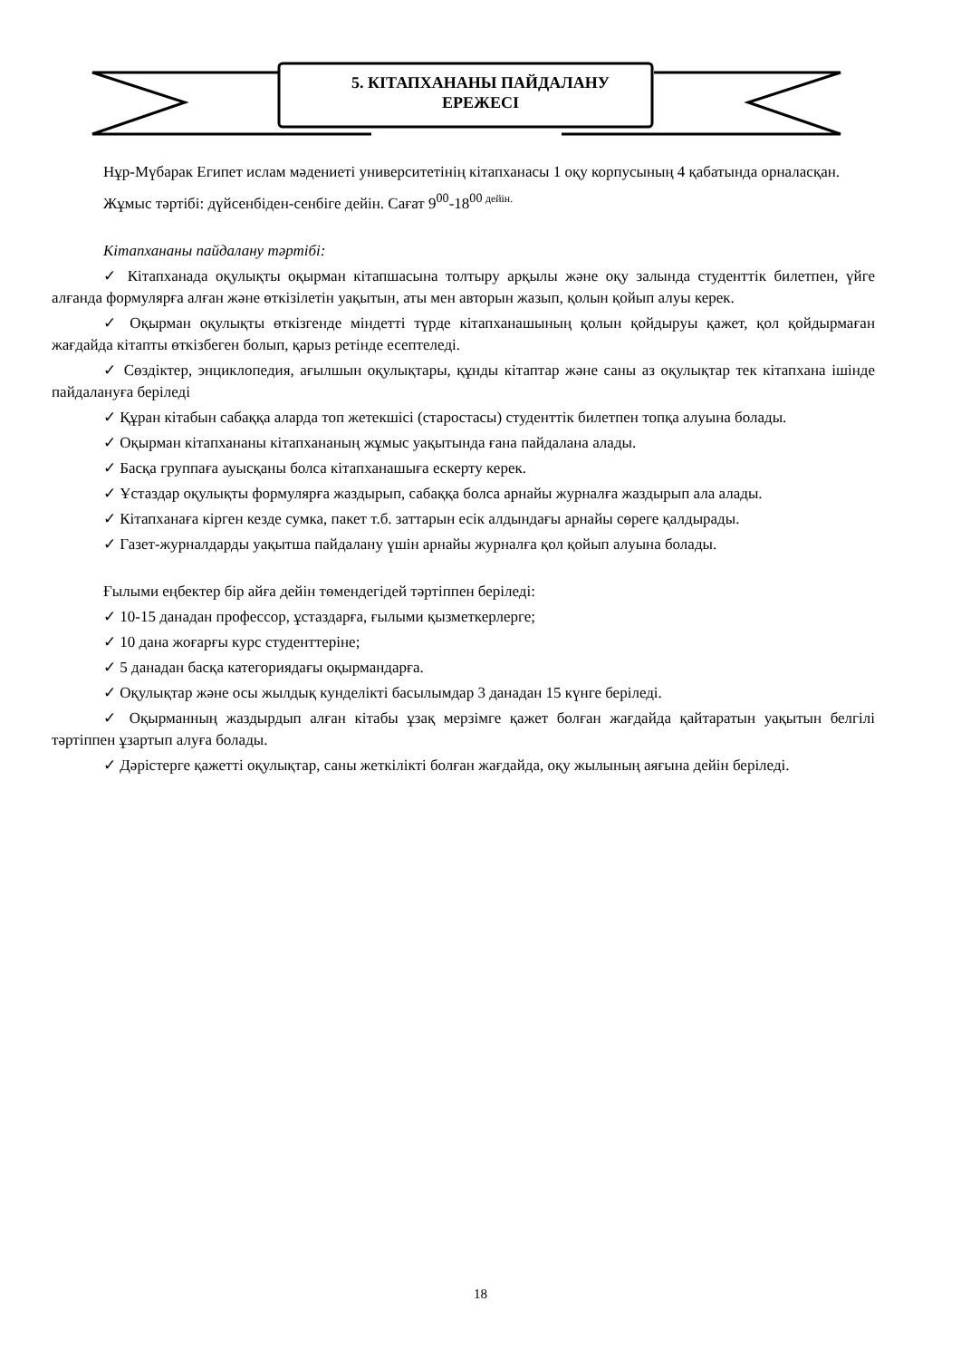5. КІТАПХАНАНЫ ПАЙДАЛАНУ
ЕРЕЖЕСІ
Нұр-Мүбарак Египет ислам мәдениеті университетінің кітапханасы 1 оқу корпусының 4 қабатында орналасқан.
Жұмыс тәртібі: дүйсенбіден-сенбіге дейін. Сағат 9<sup>00</sup>-18<sup>00 дейін.</sup>
Кітапхананы пайдалану тәртібі:
✓ Кітапханада оқулықты оқырман кітапшасына толтыру арқылы және оқу залында студенттік билетпен, үйге алғанда формулярға алған және өткізілетін уақытын, аты мен авторын жазып, қолын қойып алуы керек.
✓ Оқырман оқулықты өткізгенде міндетті түрде кітапханашының қолын қойдыруы қажет, қол қойдырмаған жағдайда кітапты өткізбеген болып, қарыз ретінде есептеледі.
✓ Сөздіктер, энциклопедия, ағылшын оқулықтары, құнды кітаптар және саны аз оқулықтар тек кітапхана ішінде пайдалануға беріледі
✓ Құран кітабын сабаққа аларда топ жетекшісі (старостасы) студенттік билетпен топқа алуына болады.
✓ Оқырман кітапхананы кітапхананың жұмыс уақытында ғана пайдалана алады.
✓ Басқа группаға ауысқаны болса кітапханашыға ескерту керек.
✓ Ұстаздар оқулықты формулярға жаздырып, сабаққа болса арнайы журналға жаздырып ала алады.
✓ Кітапханаға кірген кезде сумка, пакет т.б. заттарын есік алдындағы арнайы сөреге қалдырады.
✓ Газет-журналдарды уақытша пайдалану үшін арнайы журналға қол қойып алуына болады.
Ғылыми еңбектер бір айға дейін төмендегідей тәртіппен беріледі:
✓ 10-15 данадан профессор, ұстаздарға, ғылыми қызметкерлерге;
✓ 10 дана жоғарғы курс студенттеріне;
✓ 5 данадан басқа категориядағы оқырмандарға.
✓ Оқулықтар және осы жылдық кунделікті басылымдар 3 данадан 15 күнге беріледі.
✓ Оқырманның жаздырдып алған кітабы ұзақ мерзімге қажет болған жағдайда қайтаратын уақытын белгілі тәртіппен ұзартып алуға болады.
✓ Дәрістерге қажетті оқулықтар, саны жеткілікті болған жағдайда, оқу жылының аяғына дейін беріледі.
18